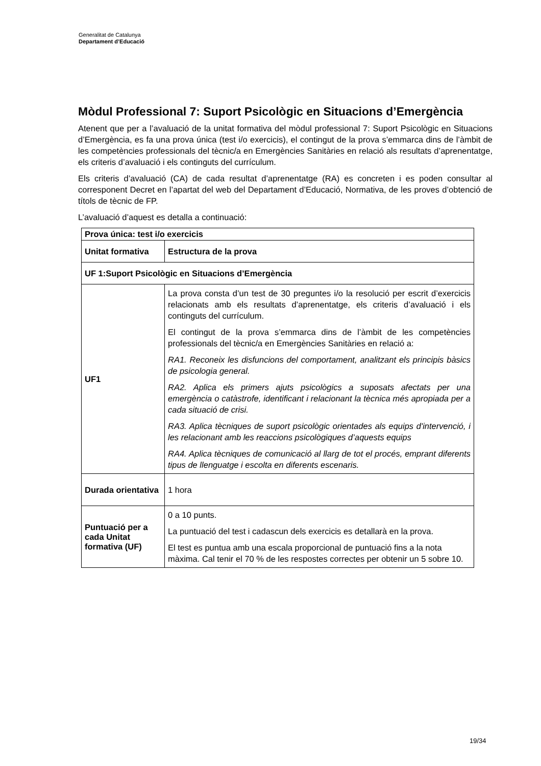Generalitat de Catalunya
Departament d’Educació
Mòdul Professional 7: Suport Psicològic en Situacions d’Emergència
Atenent que per a l’avaluació de la unitat formativa del mòdul professional 7: Suport Psicològic en Situacions d’Emergència, es fa una prova única (test i/o exercicis), el contingut de la prova s’emmarca dins de l’àmbit de les competències professionals del tècnic/a en Emergències Sanitàries en relació als resultats d’aprenentatge, els criteris d’avaluació i els continguts del currículum.
Els criteris d’avaluació (CA) de cada resultat d’aprenentatge (RA) es concreten i es poden consultar al corresponent Decret en l’apartat del web del Departament d’Educació, Normativa, de les proves d’obtenció de títols de tècnic de FP.
L’avaluació d’aquest es detalla a continuació:
| Prova única: test i/o exercicis | |
| --- | --- |
| Unitat formativa | Estructura de la prova |
| UF 1:Suport Psicològic en Situacions d’Emergència | |
| UF1 | La prova consta d’un test de 30 preguntes i/o la resolució per escrit d’exercicis relacionats amb els resultats d’aprenentatge, els criteris d’avaluació i els continguts del currículum. El contingut de la prova s’emmarca dins de l’àmbit de les competències professionals del tècnic/a en Emergències Sanitàries en relació a: RA1. Reconeix les disfuncions del comportament, analitzant els principis bàsics de psicologia general. RA2. Aplica els primers ajuts psicològics a suposats afectats per una emergència o catàstrofe, identificant i relacionant la tècnica més apropiada per a cada situació de crisi. RA3. Aplica tècniques de suport psicològic orientades als equips d'intervenció, i les relacionant amb les reaccions psicològiques d’aquests equips RA4. Aplica tècniques de comunicació al llarg de tot el procés, emprant diferents tipus de llenguatge i escolta en diferents escenaris. |
| Durada orientativa | 1 hora |
| Puntuació per a cada Unitat formativa (UF) | 0 a 10 punts. La puntuació del test i cadascun dels exercicis es detallarà en la prova. El test es puntua amb una escala proporcional de puntuació fins a la nota màxima. Cal tenir el 70 % de les respostes correctes per obtenir un 5 sobre 10. |
19/34